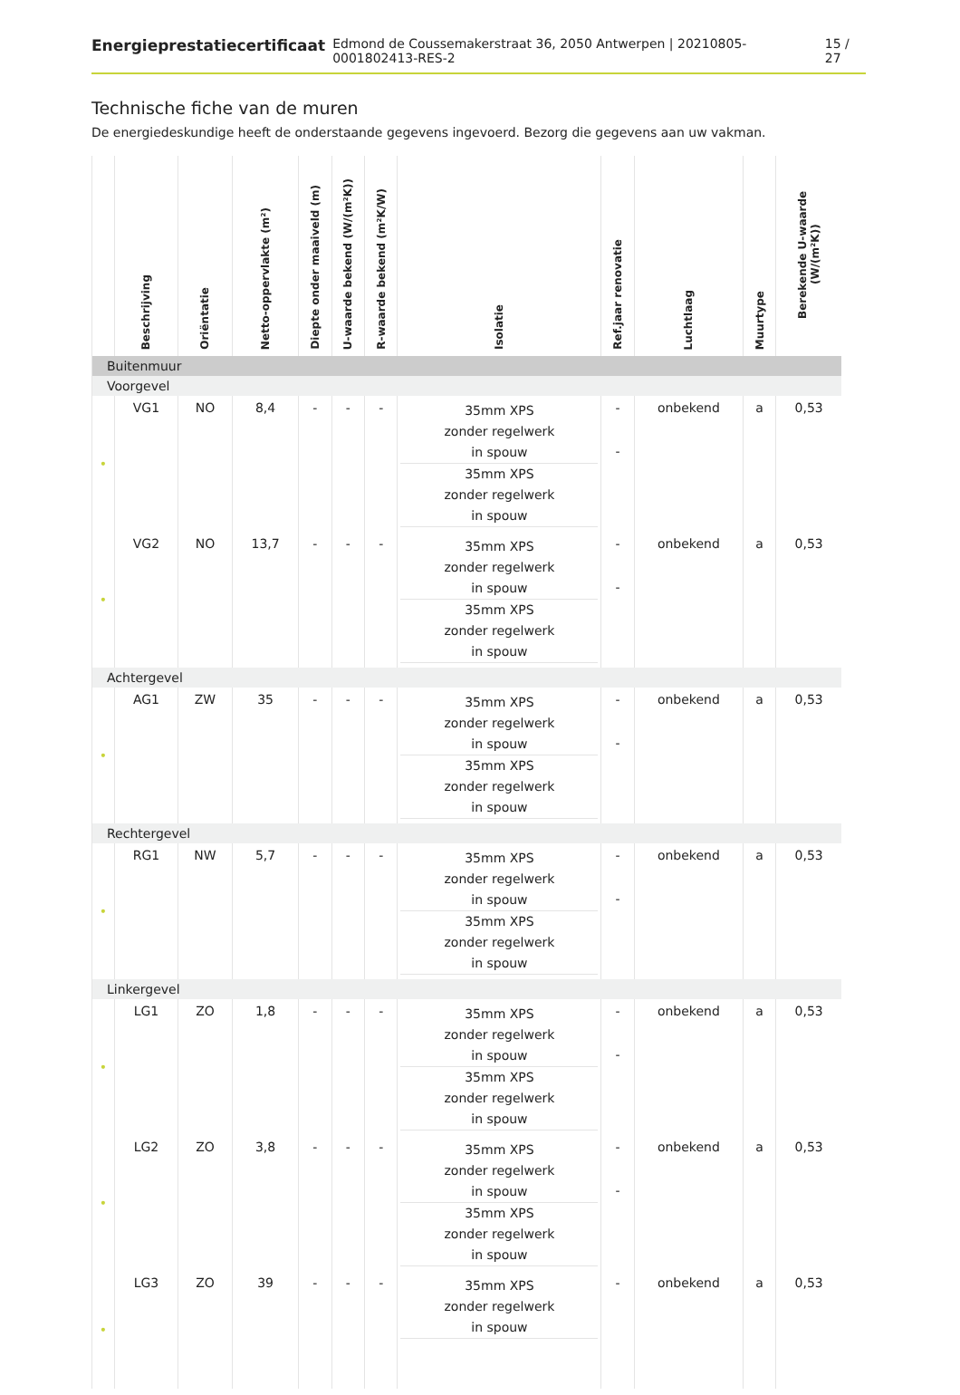Energieprestatiecertificaat Edmond de Coussemakerstraat 36, 2050 Antwerpen | 20210805-0001802413-RES-2 15 / 27
Technische fiche van de muren
De energiedeskundige heeft de onderstaande gegevens ingevoerd. Bezorg die gegevens aan uw vakman.
| | Beschrijving | Oriëntatie | Netto-oppervlakte (m²) | Diepte onder maaiveld (m) | U-waarde bekend (W/(m²K)) | R-waarde bekend (m²K/W) | Isolatie | Ref.jaar renovatie | Luchtlaag | Muurtype | Berekende U-waarde (W/(m²K)) |
| --- | --- | --- | --- | --- | --- | --- | --- | --- | --- | --- | --- |
| Buitenmuur | | | | | | | | | | | |
| Voorgevel | | | | | | | | | | | |
| • | VG1 | NO | 8,4 | - | - | - | 35mm XPS zonder regelwerk in spouw 35mm XPS zonder regelwerk in spouw | - - | onbekend | a | 0,53 |
| • | VG2 | NO | 13,7 | - | - | - | 35mm XPS zonder regelwerk in spouw 35mm XPS zonder regelwerk in spouw | - - | onbekend | a | 0,53 |
| Achtergevel | | | | | | | | | | | |
| • | AG1 | ZW | 35 | - | - | - | 35mm XPS zonder regelwerk in spouw 35mm XPS zonder regelwerk in spouw | - - | onbekend | a | 0,53 |
| Rechtergevel | | | | | | | | | | | |
| • | RG1 | NW | 5,7 | - | - | - | 35mm XPS zonder regelwerk in spouw 35mm XPS zonder regelwerk in spouw | - - | onbekend | a | 0,53 |
| Linkergevel | | | | | | | | | | | |
| • | LG1 | ZO | 1,8 | - | - | - | 35mm XPS zonder regelwerk in spouw 35mm XPS zonder regelwerk in spouw | - - | onbekend | a | 0,53 |
| • | LG2 | ZO | 3,8 | - | - | - | 35mm XPS zonder regelwerk in spouw 35mm XPS zonder regelwerk in spouw | - - | onbekend | a | 0,53 |
| • | LG3 | ZO | 39 | - | - | - | 35mm XPS zonder regelwerk in spouw | - | onbekend | a | 0,53 |